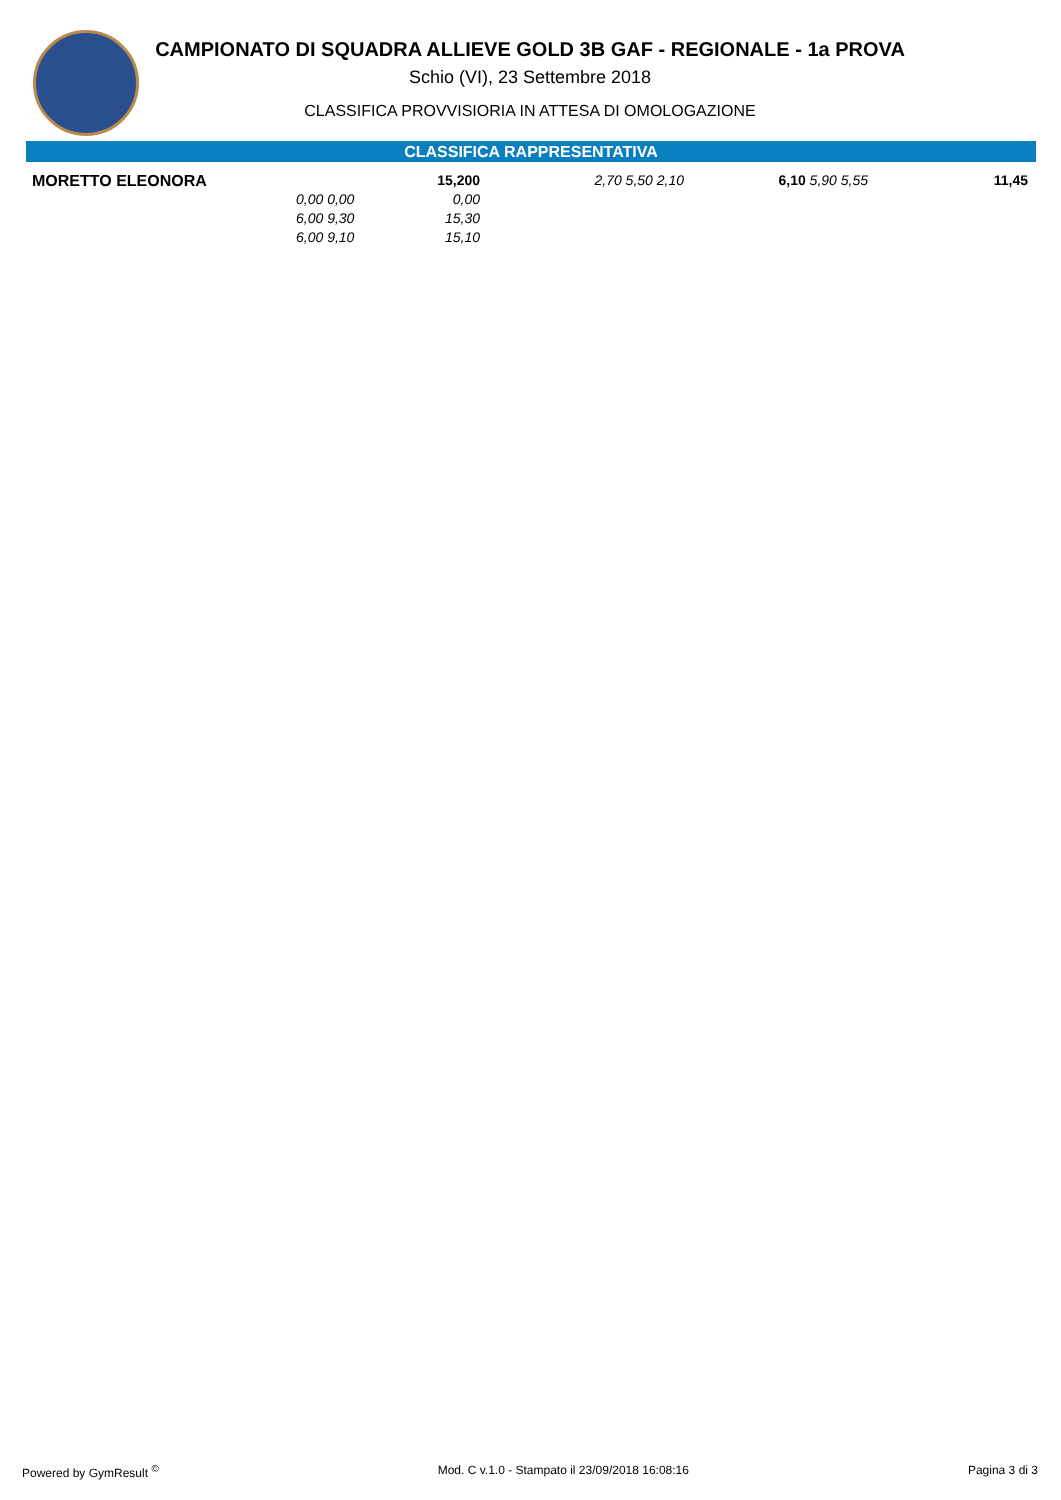CAMPIONATO DI SQUADRA ALLIEVE GOLD 3B GAF - REGIONALE - 1a PROVA
Schio (VI), 23 Settembre 2018
CLASSIFICA PROVVISIORIA IN ATTESA DI OMOLOGAZIONE
CLASSIFICA RAPPRESENTATIVA
| MORETTO ELEONORA | | 15,200 | 2,70 5,50 2,10 | 6,10 5,90 5,55 | 11,45 |
| | 0,00 0,00 | 0,00 | | | |
| | 6,00 9,30 | 15,30 | | | |
| | 6,00 9,10 | 15,10 | | | |
Powered by GymResult <sup>©</sup> Mod. C v.1.0 - Stampato il 23/09/2018 16:08:16 Pagina 3 di 3